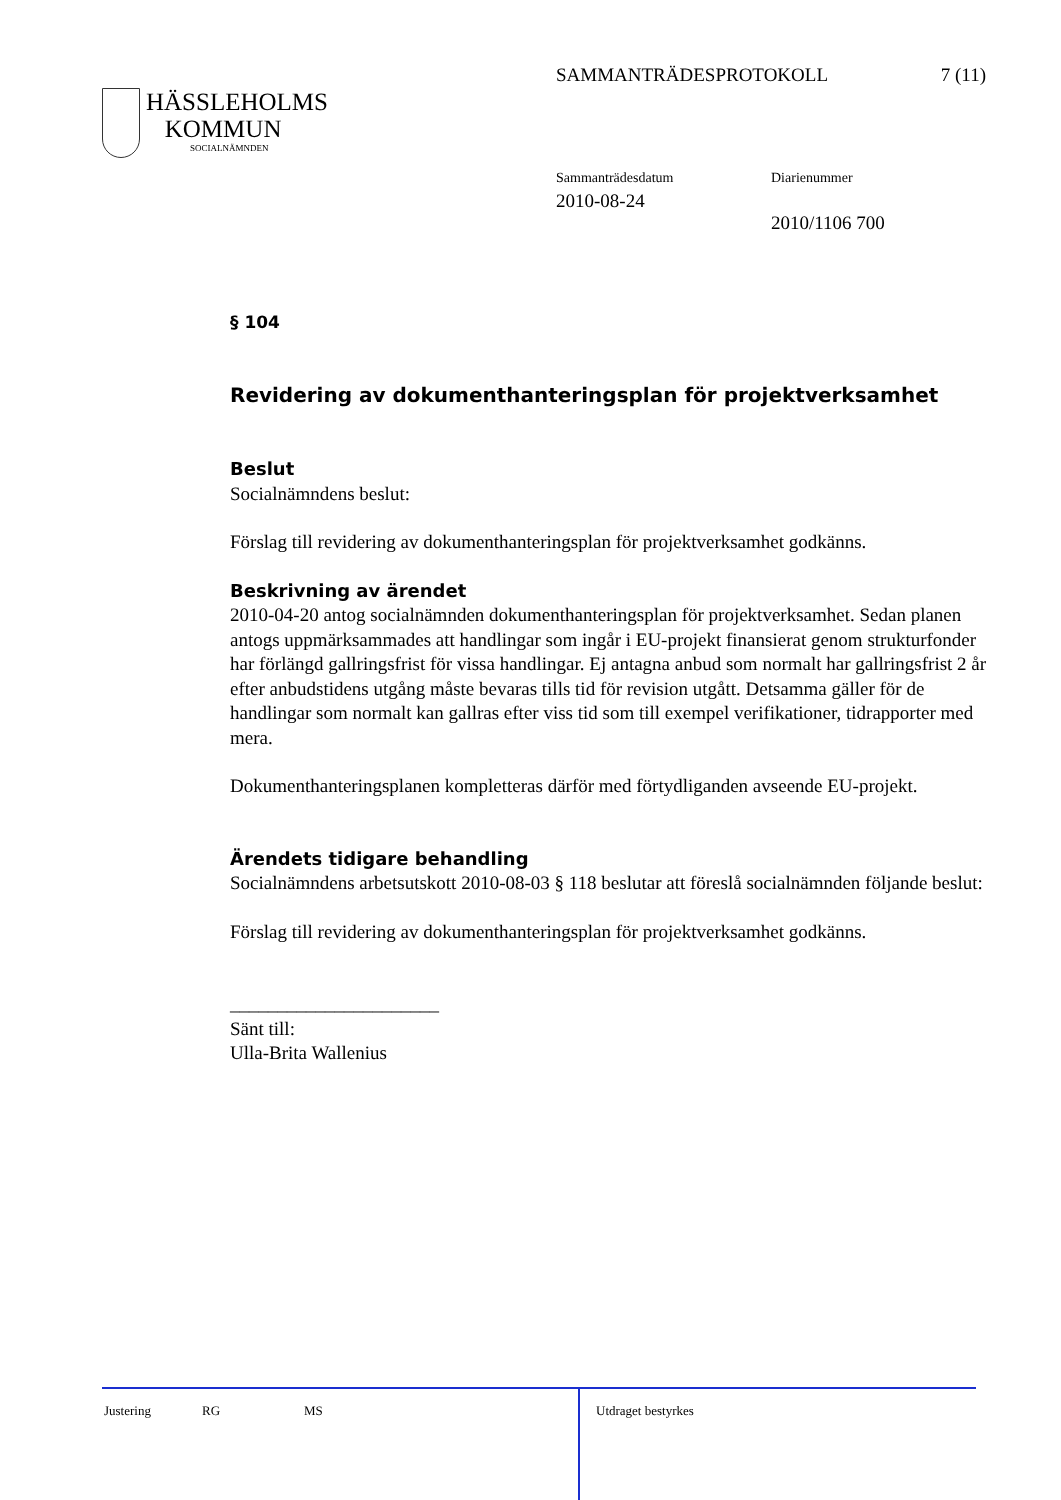SAMMANTRÄDESPROTOKOLL 7 (11)
HÄSSLEHOLMS
KOMMUN
SOCIALNÄMNDEN
Sammanträdesdatum
2010-08-24
Diarienummer
2010/1106 700
§ 104
Revidering av dokumenthanteringsplan för projektverksamhet
Beslut
Socialnämndens beslut:
Förslag till revidering av dokumenthanteringsplan för projektverksamhet godkänns.
Beskrivning av ärendet
2010-04-20 antog socialnämnden dokumenthanteringsplan för projektverksamhet. Sedan planen antogs uppmärksammades att handlingar som ingår i EU-projekt finansierat genom strukturfonder har förlängd gallringsfrist för vissa handlingar. Ej antagna anbud som normalt har gallringsfrist 2 år efter anbudstidens utgång måste bevaras tills tid för revision utgått. Detsamma gäller för de handlingar som normalt kan gallras efter viss tid som till exempel verifikationer, tidrapporter med mera.
Dokumenthanteringsplanen kompletteras därför med förtydliganden avseende EU-projekt.
Ärendets tidigare behandling
Socialnämndens arbetsutskott 2010-08-03 § 118 beslutar att föreslå socialnämnden följande beslut:
Förslag till revidering av dokumenthanteringsplan för projektverksamhet godkänns.
______________________
Sänt till:
Ulla-Brita Wallenius
Justering RG MS Utdraget bestyrkes